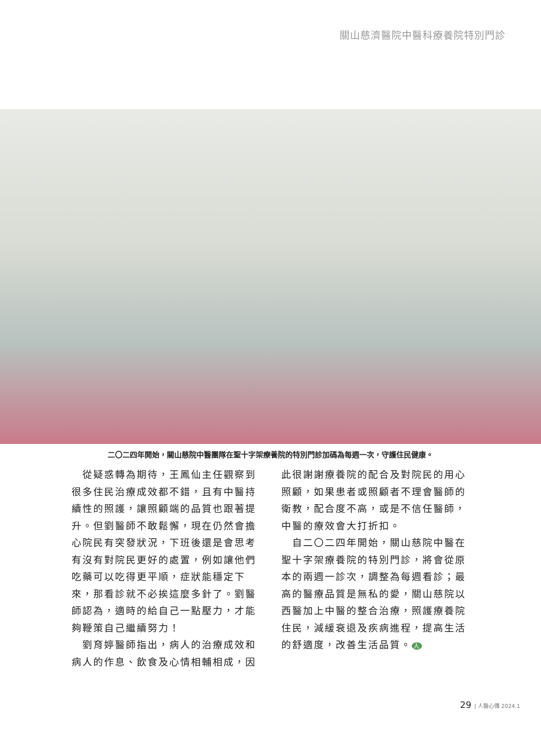關山慈濟醫院中醫科療養院特別門診
二〇二四年開始，關山慈院中醫團隊在聖十字架療養院的特別門診加碼為每週一次，守護住民健康。
　從疑惑轉為期待，王鳳仙主任觀察到很多住民治療成效都不錯，且有中醫持續性的照護，讓照顧端的品質也跟著提升。但劉醫師不敢鬆懈，現在仍然會擔心院民有突發狀況，下班後還是會思考有沒有對院民更好的處置，例如讓他們吃藥可以吃得更平順，症狀能穩定下來，那看診就不必挨這麼多針了。劉醫師認為，適時的給自己一點壓力，才能夠鞭策自己繼續努力！
　劉育婷醫師指出，病人的治療成效和病人的作息、飲食及心情相輔相成，因
此很謝謝療養院的配合及對院民的用心照顧，如果患者或照顧者不理會醫師的衛教，配合度不高，或是不信任醫師，中醫的療效會大打折扣。
　自二〇二四年開始，關山慈院中醫在聖十字架療養院的特別門診，將會從原本的兩週一診次，調整為每週看診；最高的醫療品質是無私的愛，關山慈院以西醫加上中醫的整合治療，照護療養院住民，減緩衰退及疾病進程，提高生活的舒適度，改善生活品質。 人
29 | 人醫心傳 2024.1